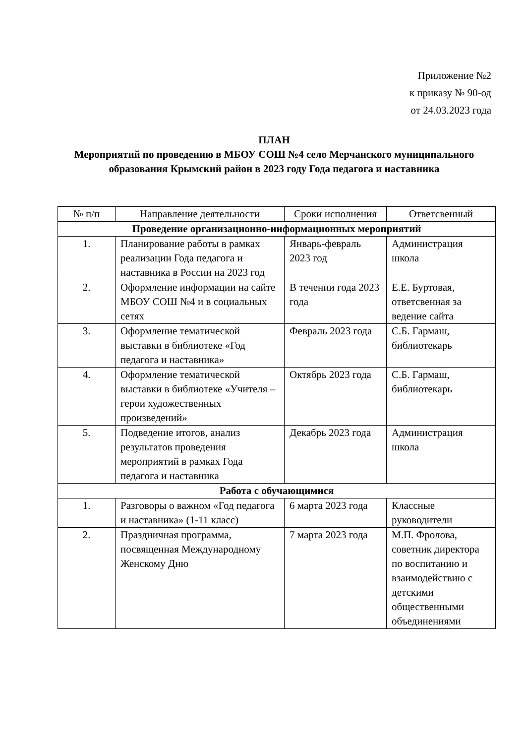Приложение №2
к приказу № 90-од
от 24.03.2023 года
ПЛАН
Мероприятий по проведению в МБОУ СОШ №4 село Мерчанского муниципального образования Крымский район в 2023 году Года педагога и наставника
| № п/п | Направление деятельности | Сроки исполнения | Ответсвенный |
| --- | --- | --- | --- |
| Проведение организационно-информационных мероприятий | | | |
| 1. | Планирование работы в рамках реализации Года педагога и наставника в России на 2023 год | Январь-февраль 2023 год | Администрация школа |
| 2. | Оформление информации на сайте МБОУ СОШ №4 и в социальных сетях | В течении года 2023 года | Е.Е. Буртовая, ответсвенная за ведение сайта |
| 3. | Оформление тематической выставки в библиотеке «Год педагога и наставника» | Февраль 2023 года | С.Б. Гармаш, библиотекарь |
| 4. | Оформление тематической выставки в библиотеке «Учителя – герои художественных произведений» | Октябрь 2023 года | С.Б. Гармаш, библиотекарь |
| 5. | Подведение итогов, анализ результатов проведения мероприятий в рамках Года педагога и наставника | Декабрь 2023 года | Администрация школа |
| Работа с обучающимися | | | |
| 1. | Разговоры о важном «Год педагога и наставника» (1-11 класс) | 6 марта 2023 года | Классные руководители |
| 2. | Праздничная программа, посвященная Международному Женскому Дню | 7 марта 2023 года | М.П. Фролова, советник директора по воспитанию и взаимодействию с детскими общественными объединениями |